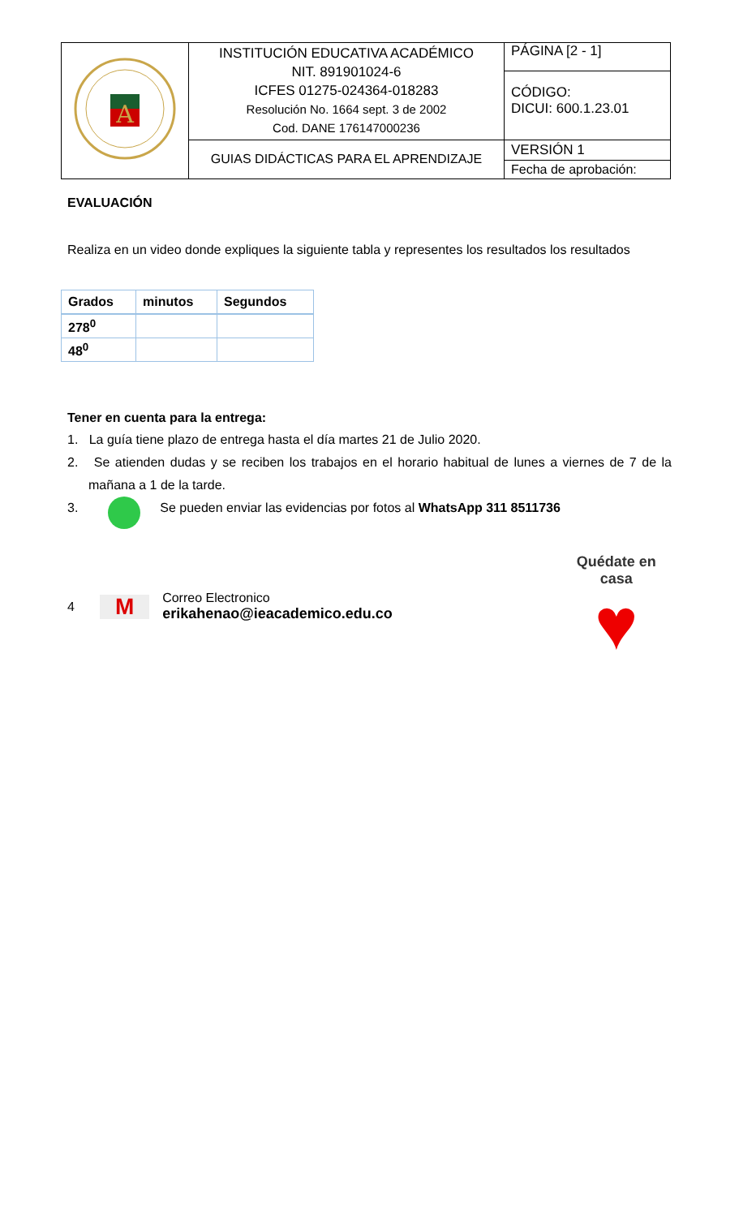| A | INSTITUCIÓN EDUCATIVA ACADÉMICO NIT. 891901024-6 ICFES 01275-024364-018283 Resolución No. 1664 sept. 3 de 2002 Cod. DANE 176147000236 | PÁGINA [2 - 1] CÓDIGO: DICUI: 600.1.23.01 |
| | GUIAS DIDÁCTICAS PARA EL APRENDIZAJE | VERSIÓN 1 |
| | | Fecha de aprobación: |
EVALUACIÓN
Realiza en un video donde expliques la siguiente tabla y representes los resultados los resultados
| Grados | minutos | Segundos |
| --- | --- | --- |
| 278<sup>0</sup> | | |
| 48<sup>0</sup> | | |
Tener en cuenta para la entrega:
1. La guía tiene plazo de entrega hasta el día martes 21 de Julio 2020.
2. Se atienden dudas y se reciben los trabajos en el horario habitual de lunes a viernes de 7 de la mañana a 1 de la tarde.
3. Se pueden enviar las evidencias por fotos al WhatsApp 311 8511736
4
M
Correo Electronico erikahenao@ieacademico.edu.co
Quédate en casa
♥